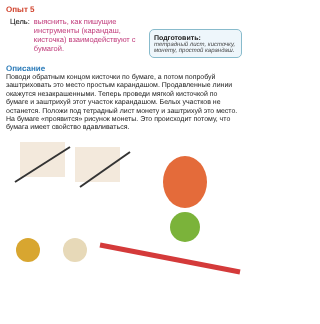Опыт 5
Цель: выяснить, как пишущие инструменты (карандаш, кисточка) взаимодействуют с бумагой.
Подготовить:
тетрадный лист, кисточку, монету, простой карандаш.
Описание
Поводи обратным концом кисточки по бумаге, а потом попробуй заштриховать это место простым карандашом. Продавленные линии окажутся незакрашенными. Теперь проведи мягкой кисточкой по бумаге и заштрихуй этот участок карандашом. Белых участков не останется. Положи под тетрадный лист монету и заштрихуй это место. На бумаге «проявится» рисунок монеты. Это происходит потому, что бумага имеет свойство вдавливаться.